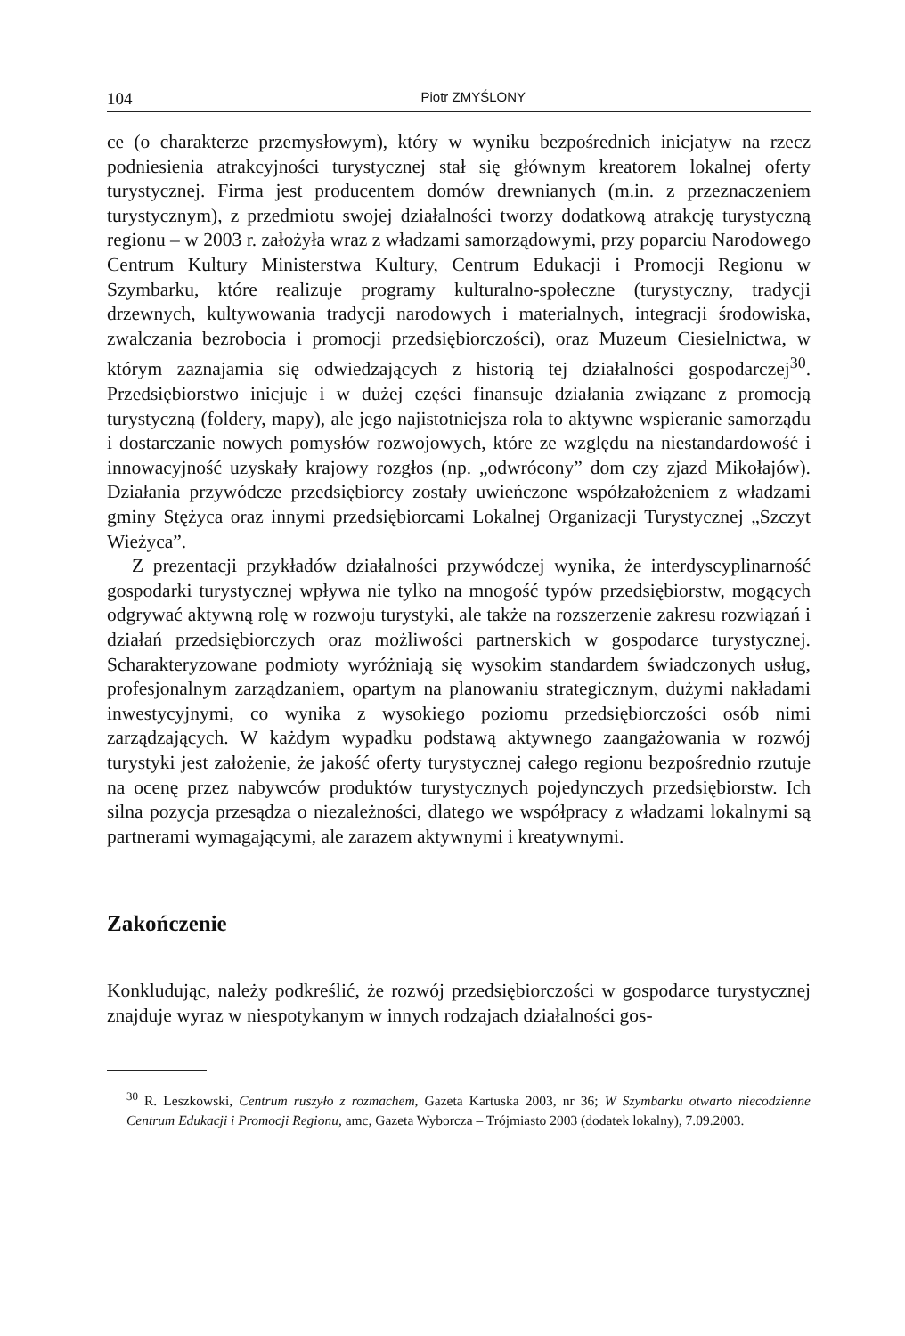104 Piotr ZMYŚLONY
ce (o charakterze przemysłowym), który w wyniku bezpośrednich inicjatyw na rzecz podniesienia atrakcyjności turystycznej stał się głównym kreatorem lokalnej oferty turystycznej. Firma jest producentem domów drewnianych (m.in. z przeznaczeniem turystycznym), z przedmiotu swojej działalności tworzy dodatkową atrakcję turystyczną regionu – w 2003 r. założyła wraz z władzami samorządowymi, przy poparciu Narodowego Centrum Kultury Ministerstwa Kultury, Centrum Edukacji i Promocji Regionu w Szymbarku, które realizuje programy kulturalno-społeczne (turystyczny, tradycji drzewnych, kultywowania tradycji narodowych i materialnych, integracji środowiska, zwalczania bezrobocia i promocji przedsiębiorczości), oraz Muzeum Ciesielnictwa, w którym zaznajamia się odwiedzających z historią tej działalności gospodarczej<sup>30</sup>. Przedsiębiorstwo inicjuje i w dużej części finansuje działania związane z promocją turystyczną (foldery, mapy), ale jego najistotniejsza rola to aktywne wspieranie samorządu i dostarczanie nowych pomysłów rozwojowych, które ze względu na niestandardowość i innowacyjność uzyskały krajowy rozgłos (np. „odwrócony” dom czy zjazd Mikołajów). Działania przywódcze przedsiębiorcy zostały uwieńczone współzałożeniem z władzami gminy Stężyca oraz innymi przedsiębiorcami Lokalnej Organizacji Turystycznej „Szczyt Wieżyca”.
Z prezentacji przykładów działalności przywódczej wynika, że interdyscyplinarność gospodarki turystycznej wpływa nie tylko na mnogość typów przedsiębiorstw, mogących odgrywać aktywną rolę w rozwoju turystyki, ale także na rozszerzenie zakresu rozwiązań i działań przedsiębiorczych oraz możliwości partnerskich w gospodarce turystycznej. Scharakteryzowane podmioty wyróżniają się wysokim standardem świadczonych usług, profesjonalnym zarządzaniem, opartym na planowaniu strategicznym, dużymi nakładami inwestycyjnymi, co wynika z wysokiego poziomu przedsiębiorczości osób nimi zarządzających. W każdym wypadku podstawą aktywnego zaangażowania w rozwój turystyki jest założenie, że jakość oferty turystycznej całego regionu bezpośrednio rzutuje na ocenę przez nabywców produktów turystycznych pojedynczych przedsiębiorstw. Ich silna pozycja przesądza o niezależności, dlatego we współpracy z władzami lokalnymi są partnerami wymagającymi, ale zarazem aktywnymi i kreatywnymi.
Zakończenie
Konkludując, należy podkreślić, że rozwój przedsiębiorczości w gospodarce turystycznej znajduje wyraz w niespotykanym w innych rodzajach działalności gos-
<sup>30</sup> R. Leszkowski, Centrum ruszyło z rozmachem, Gazeta Kartuska 2003, nr 36; W Szymbarku otwarto niecodzienne Centrum Edukacji i Promocji Regionu, amc, Gazeta Wyborcza – Trójmiasto 2003 (dodatek lokalny), 7.09.2003.